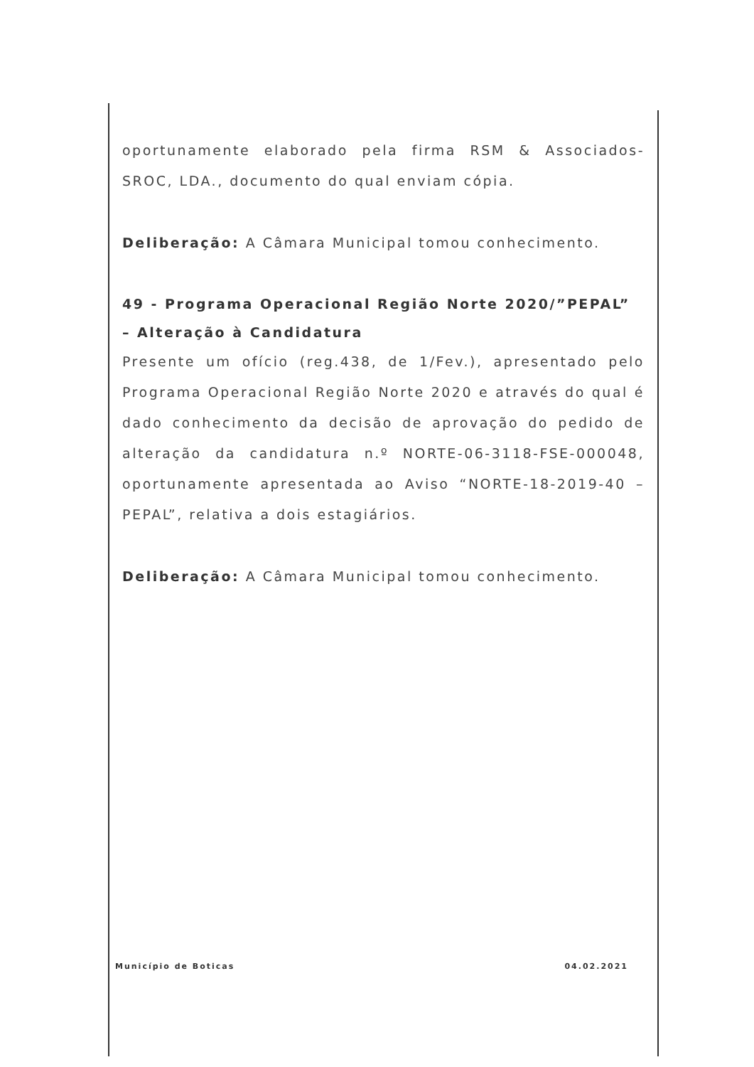oportunamente elaborado pela firma RSM & Associados-SROC, LDA., documento do qual enviam cópia.
Deliberação: A Câmara Municipal tomou conhecimento.
49 - Programa Operacional Região Norte 2020/”PEPAL” – Alteração à Candidatura
Presente um ofício (reg.438, de 1/Fev.), apresentado pelo Programa Operacional Região Norte 2020 e através do qual é dado conhecimento da decisão de aprovação do pedido de alteração da candidatura n.º NORTE-06-3118-FSE-000048, oportunamente apresentada ao Aviso “NORTE-18-2019-40 – PEPAL”, relativa a dois estagiários.
Deliberação: A Câmara Municipal tomou conhecimento.
Município de Boticas 04.02.2021